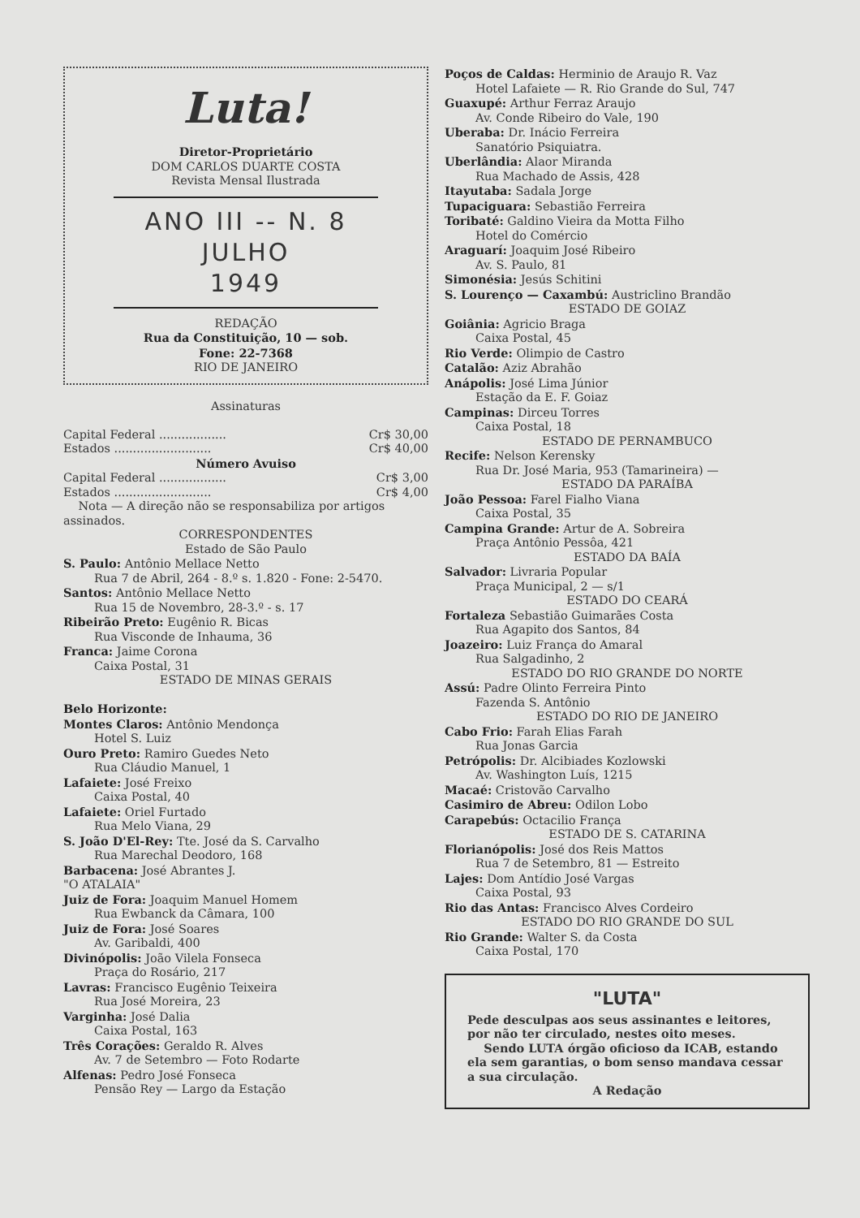Luta!
Diretor-Proprietário
DOM CARLOS DUARTE COSTA
Revista Mensal Ilustrada
ANO III -- N. 8
JULHO
1949
REDAÇÃO
Rua da Constituição, 10 — sob.
Fone: 22-7368
RIO DE JANEIRO
Assinaturas
Capital Federal .................. Cr$ 30,00
Estados .......................... Cr$ 40,00
Número Avuiso
Capital Federal .................. Cr$ 3,00
Estados .......................... Cr$ 4,00
Nota — A direção não se responsabiliza por artigos assinados.
CORRESPONDENTES
Estado de São Paulo
S. Paulo: Antônio Mellace Netto
Rua 7 de Abril, 264 - 8.º s. 1.820 - Fone: 2-5470.
Santos: Antônio Mellace Netto
Rua 15 de Novembro, 28-3.º - s. 17
Ribeirão Preto: Eugênio R. Bicas
Rua Visconde de Inhauma, 36
Franca: Jaime Corona
Caixa Postal, 31
ESTADO DE MINAS GERAIS
Belo Horizonte:
Montes Claros: Antônio Mendonça
Hotel S. Luiz
Ouro Preto: Ramiro Guedes Neto
Rua Cláudio Manuel, 1
Lafaiete: José Freixo
Caixa Postal, 40
Lafaiete: Oriel Furtado
Rua Melo Viana, 29
S. João D'El-Rey: Tte. José da S. Carvalho
Rua Marechal Deodoro, 168
Barbacena: José Abrantes J.
"O ATALAIA"
Juiz de Fora: Joaquim Manuel Homem
Rua Ewbanck da Câmara, 100
Juiz de Fora: José Soares
Av. Garibaldi, 400
Divinópolis: João Vilela Fonseca
Praça do Rosário, 217
Lavras: Francisco Eugênio Teixeira
Rua José Moreira, 23
Varginha: José Dalia
Caixa Postal, 163
Três Corações: Geraldo R. Alves
Av. 7 de Setembro — Foto Rodarte
Alfenas: Pedro José Fonseca
Pensão Rey — Largo da Estação
Poços de Caldas: Herminio de Araujo R. Vaz
Hotel Lafaiete — R. Rio Grande do Sul, 747
Guaxupé: Arthur Ferraz Araujo
Av. Conde Ribeiro do Vale, 190
Uberaba: Dr. Inácio Ferreira
Sanatório Psiquiatra.
Uberlândia: Alaor Miranda
Rua Machado de Assis, 428
Itayutaba: Sadala Jorge
Tupaciguara: Sebastião Ferreira
Toribaté: Galdino Vieira da Motta Filho
Hotel do Comércio
Araguarí: Joaquim José Ribeiro
Av. S. Paulo, 81
Simonésia: Jesús Schitini
S. Lourenço — Caxambú: Austriclino Brandão
ESTADO DE GOIAZ
Goiânia: Agricio Braga
Caixa Postal, 45
Rio Verde: Olimpio de Castro
Catalão: Aziz Abrahão
Anápolis: José Lima Júnior
Estação da E. F. Goiaz
Campinas: Dirceu Torres
Caixa Postal, 18
ESTADO DE PERNAMBUCO
Recife: Nelson Kerensky
Rua Dr. José Maria, 953 (Tamarineira) —
ESTADO DA PARAÍBA
João Pessoa: Farel Fialho Viana
Caixa Postal, 35
Campina Grande: Artur de A. Sobreira
Praça Antônio Pessôa, 421
ESTADO DA BAÍA
Salvador: Livraria Popular
Praça Municipal, 2 — s/1
ESTADO DO CEARÁ
Fortaleza Sebastião Guimarães Costa
Rua Agapito dos Santos, 84
Joazeiro: Luiz França do Amaral
Rua Salgadinho, 2
ESTADO DO RIO GRANDE DO NORTE
Assú: Padre Olinto Ferreira Pinto
Fazenda S. Antônio
ESTADO DO RIO DE JANEIRO
Cabo Frio: Farah Elias Farah
Rua Jonas Garcia
Petrópolis: Dr. Alcibiades Kozlowski
Av. Washington Luís, 1215
Macaé: Cristovão Carvalho
Casimiro de Abreu: Odilon Lobo
Carapebús: Octacilio França
ESTADO DE S. CATARINA
Florianópolis: José dos Reis Mattos
Rua 7 de Setembro, 81 — Estreito
Lajes: Dom Antídio José Vargas
Caixa Postal, 93
Rio das Antas: Francisco Alves Cordeiro
ESTADO DO RIO GRANDE DO SUL
Rio Grande: Walter S. da Costa
Caixa Postal, 170
"LUTA"
Pede desculpas aos seus assinantes e leitores, por não ter circulado, nestes oito meses.
Sendo LUTA órgão oficioso da ICAB, estando ela sem garantias, o bom senso mandava cessar a sua circulação.
A Redação